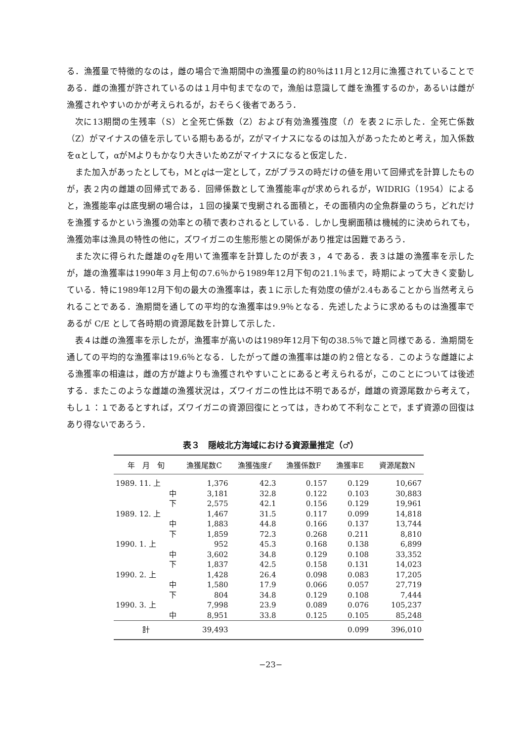る．漁獲量で特徴的なのは，雌の場合で漁期間中の漁獲量の約80％は11月と12月に漁獲されていることである．雌の漁獲が許されているのは１月中旬までなので，漁船は意識して雌を漁獲するのか，あるいは雌が漁獲されやすいのかが考えられるが，おそらく後者であろう．
次に13期間の生残率（S）と全死亡係数（Z）および有効漁獲強度（f）を表２に示した．全死亡係数（Z）がマイナスの値を示している期もあるが，Zがマイナスになるのは加入があったためと考え，加入係数をαとして，αがMよりもかなり大きいためZがマイナスになると仮定した．
また加入があったとしても，Mとqは一定として，Zがプラスの時だけの値を用いて回帰式を計算したものが，表２内の雌雄の回帰式である．回帰係数として漁獲能率qが求められるが，WIDRIG（1954）によると，漁獲能率qは底曳網の場合は，１回の操業で曳網される面積と，その面積内の全魚群量のうち，どれだけを漁獲するかという漁獲の効率との積で表わされるとしている．しかし曳網面積は機械的に決められても，漁獲効率は漁具の特性の他に，ズワイガニの生態形態との関係があり推定は困難であろう．
また次に得られた雌雄のqを用いて漁獲率を計算したのが表３，４である．表３は雄の漁獲率を示したが，雄の漁獲率は1990年３月上旬の7.6％から1989年12月下旬の21.1％まで，時期によって大きく変動している．特に1989年12月下旬の最大の漁獲率は，表１に示した有効度の値が2.4もあることから当然考えられることである．漁期間を通しての平均的な漁獲率は9.9％となる．先述したように求めるものは漁獲率であるが C/E として各時期の資源尾数を計算して示した．
表４は雌の漁獲率を示したが，漁獲率が高いのは1989年12月下旬の38.5％で雄と同様である．漁期間を通しての平均的な漁獲率は19.6％となる．したがって雌の漁獲率は雄の約２倍となる．このような雌雄による漁獲率の相違は，雌の方が雄よりも漁獲されやすいことにあると考えられるが，このことについては後述する．またこのような雌雄の漁獲状況は，ズワイガニの性比は不明であるが，雌雄の資源尾数から考えて，もし１：１であるとすれば，ズワイガニの資源回復にとっては，きわめて不利なことで，まず資源の回復はあり得ないであろう．
表３　隠岐北方海域における資源量推定（♂）
| 年 月 旬 | 漁獲尾数C | 漁獲強度 f | 漁獲係数F | 漁獲率E | 資源尾数N |
| --- | --- | --- | --- | --- | --- |
| 1989. 11. 上 | 1,376 | 42.3 | 0.157 | 0.129 | 10,667 |
| 中 | 3,181 | 32.8 | 0.122 | 0.103 | 30,883 |
| 下 | 2,575 | 42.1 | 0.156 | 0.129 | 19,961 |
| 1989. 12. 上 | 1,467 | 31.5 | 0.117 | 0.099 | 14,818 |
| 中 | 1,883 | 44.8 | 0.166 | 0.137 | 13,744 |
| 下 | 1,859 | 72.3 | 0.268 | 0.211 | 8,810 |
| 1990. 1. 上 | 952 | 45.3 | 0.168 | 0.138 | 6,899 |
| 中 | 3,602 | 34.8 | 0.129 | 0.108 | 33,352 |
| 下 | 1,837 | 42.5 | 0.158 | 0.131 | 14,023 |
| 1990. 2. 上 | 1,428 | 26.4 | 0.098 | 0.083 | 17,205 |
| 中 | 1,580 | 17.9 | 0.066 | 0.057 | 27,719 |
| 下 | 804 | 34.8 | 0.129 | 0.108 | 7,444 |
| 1990. 3. 上 | 7,998 | 23.9 | 0.089 | 0.076 | 105,237 |
| 中 | 8,951 | 33.8 | 0.125 | 0.105 | 85,248 |
| 計 | 39,493 | | | 0.099 | 396,010 |
−23−